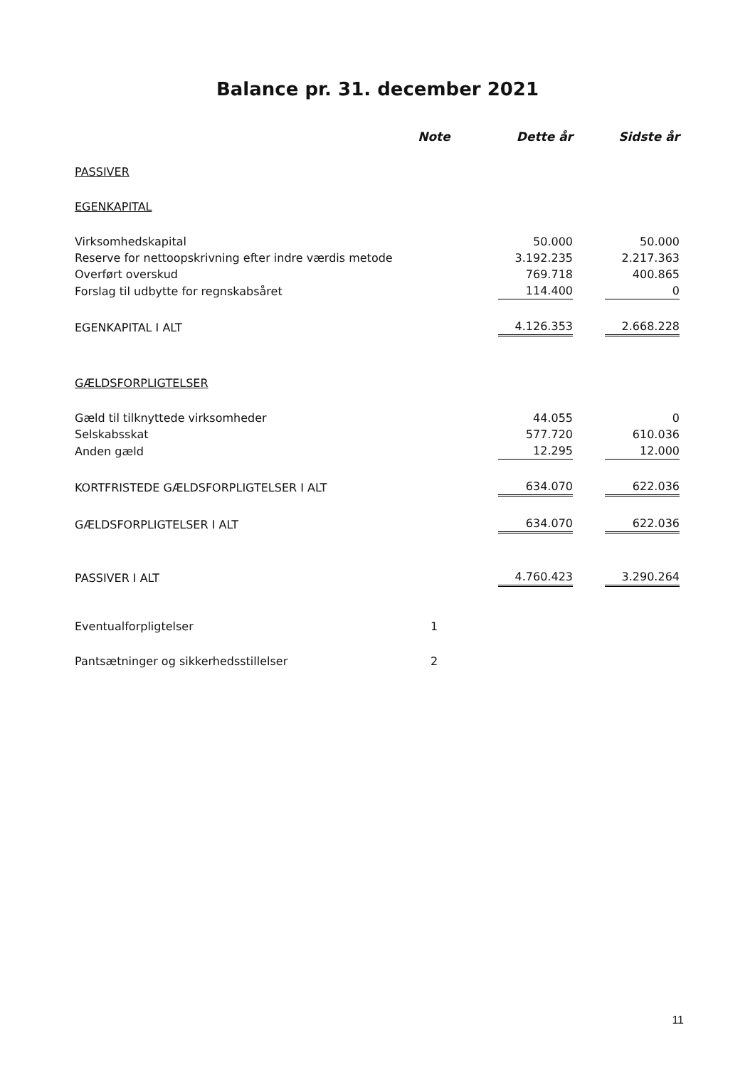Balance pr. 31. december 2021
| | Note | | Dette år | | Sidste år |
| --- | --- | --- | --- | --- | --- |
| PASSIVER | | | | | |
| EGENKAPITAL | | | | | |
| Virksomhedskapital | | | 50.000 | | 50.000 |
| Reserve for nettoopskrivning efter indre værdis metode | | | 3.192.235 | | 2.217.363 |
| Overført overskud | | | 769.718 | | 400.865 |
| Forslag til udbytte for regnskabsåret | | | 114.400 | | 0 |
| EGENKAPITAL I ALT | | | 4.126.353 | | 2.668.228 |
| GÆLDSFORPLIGTELSER | | | | | |
| Gæld til tilknyttede virksomheder | | | 44.055 | | 0 |
| Selskabsskat | | | 577.720 | | 610.036 |
| Anden gæld | | | 12.295 | | 12.000 |
| KORTFRISTEDE GÆLDSFORPLIGTELSER I ALT | | | 634.070 | | 622.036 |
| GÆLDSFORPLIGTELSER I ALT | | | 634.070 | | 622.036 |
| PASSIVER I ALT | | | 4.760.423 | | 3.290.264 |
| Eventualforpligtelser | 1 | | | | |
| Pantsætninger og sikkerhedsstillelser | 2 | | | | |
11